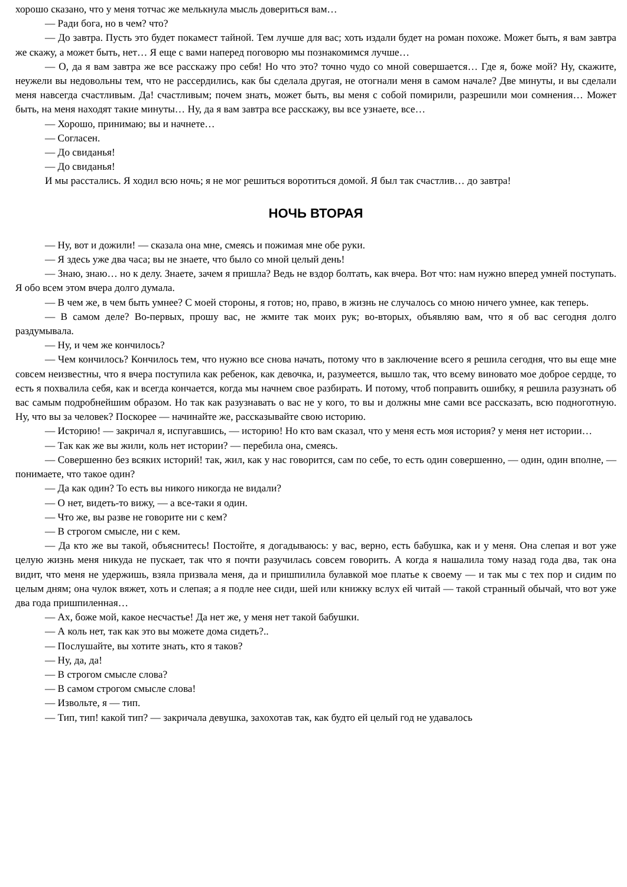хорошо сказано, что у меня тотчас же мелькнула мысль довериться вам…
— Ради бога, но в чем? что?
— До завтра. Пусть это будет покамест тайной. Тем лучше для вас; хоть издали будет на роман похоже. Может быть, я вам завтра же скажу, а может быть, нет… Я еще с вами наперед поговорю мы познакомимся лучше…
— О, да я вам завтра же все расскажу про себя! Но что это? точно чудо со мной совершается… Где я, боже мой? Ну, скажите, неужели вы недовольны тем, что не рассердились, как бы сделала другая, не отогнали меня в самом начале? Две минуты, и вы сделали меня навсегда счастливым. Да! счастливым; почем знать, может быть, вы меня с собой помирили, разрешили мои сомнения… Может быть, на меня находят такие минуты… Ну, да я вам завтра все расскажу, вы все узнаете, все…
— Хорошо, принимаю; вы и начнете…
— Согласен.
— До свиданья!
— До свиданья!
И мы расстались. Я ходил всю ночь; я не мог решиться воротиться домой. Я был так счастлив… до завтра!
НОЧЬ ВТОРАЯ
— Ну, вот и дожили! — сказала она мне, смеясь и пожимая мне обе руки.
— Я здесь уже два часа; вы не знаете, что было со мной целый день!
— Знаю, знаю… но к делу. Знаете, зачем я пришла? Ведь не вздор болтать, как вчера. Вот что: нам нужно вперед умней поступать. Я обо всем этом вчера долго думала.
— В чем же, в чем быть умнее? С моей стороны, я готов; но, право, в жизнь не случалось со мною ничего умнее, как теперь.
— В самом деле? Во-первых, прошу вас, не жмите так моих рук; во-вторых, объявляю вам, что я об вас сегодня долго раздумывала.
— Ну, и чем же кончилось?
— Чем кончилось? Кончилось тем, что нужно все снова начать, потому что в заключение всего я решила сегодня, что вы еще мне совсем неизвестны, что я вчера поступила как ребенок, как девочка, и, разумеется, вышло так, что всему виновато мое доброе сердце, то есть я похвалила себя, как и всегда кончается, когда мы начнем свое разбирать. И потому, чтоб поправить ошибку, я решила разузнать об вас самым подробнейшим образом. Но так как разузнавать о вас не у кого, то вы и должны мне сами все рассказать, всю подноготную. Ну, что вы за человек? Поскорее — начинайте же, рассказывайте свою историю.
— Историю! — закричал я, испугавшись, — историю! Но кто вам сказал, что у меня есть моя история? у меня нет истории…
— Так как же вы жили, коль нет истории? — перебила она, смеясь.
— Совершенно без всяких историй! так, жил, как у нас говорится, сам по себе, то есть один совершенно, — один, один вполне, — понимаете, что такое один?
— Да как один? То есть вы никого никогда не видали?
— О нет, видеть-то вижу, — а все-таки я один.
— Что же, вы разве не говорите ни с кем?
— В строгом смысле, ни с кем.
— Да кто же вы такой, объяснитесь! Постойте, я догадываюсь: у вас, верно, есть бабушка, как и у меня. Она слепая и вот уже целую жизнь меня никуда не пускает, так что я почти разучилась совсем говорить. А когда я нашалила тому назад года два, так она видит, что меня не удержишь, взяла призвала меня, да и пришпилила булавкой мое платье к своему — и так мы с тех пор и сидим по целым дням; она чулок вяжет, хоть и слепая; а я подле нее сиди, шей или книжку вслух ей читай — такой странный обычай, что вот уже два года пришпиленная…
— Ах, боже мой, какое несчастье! Да нет же, у меня нет такой бабушки.
— А коль нет, так как это вы можете дома сидеть?..
— Послушайте, вы хотите знать, кто я таков?
— Ну, да, да!
— В строгом смысле слова?
— В самом строгом смысле слова!
— Извольте, я — тип.
— Тип, тип! какой тип? — закричала девушка, захохотав так, как будто ей целый год не удавалось